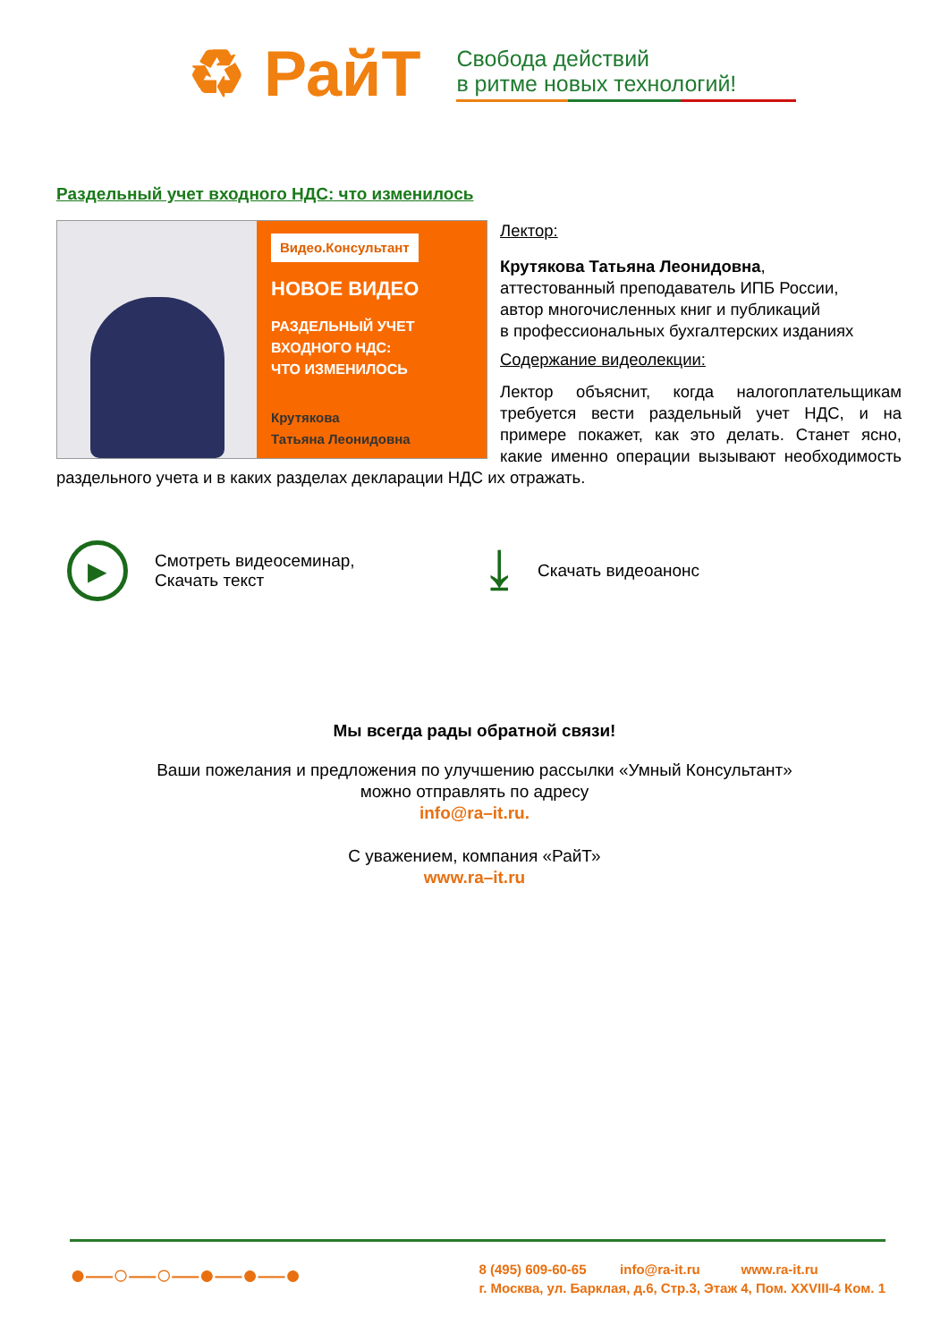♻ РайТ
Свобода действий
в ритме новых технологий!
Раздельный учет входного НДС: что изменилось
Видео.Консультант
НОВОЕ ВИДЕО
РАЗДЕЛЬНЫЙ УЧЕТ
ВХОДНОГО НДС:
ЧТО ИЗМЕНИЛОСЬ
Крутякова
Татьяна Леонидовна
Лектор:
Крутякова Татьяна Леонидовна,
аттестованный преподаватель ИПБ России,
автор многочисленных книг и публикаций
в профессиональных бухгалтерских изданиях
Содержание видеолекции:
Лектор объяснит, когда налогоплательщикам требуется вести раздельный учет НДС, и на примере покажет, как это делать. Станет ясно, какие именно операции вызывают необходимость раздельного учета и в каких разделах декларации НДС их отражать.
▶
Смотреть видеосеминар,
Скачать текст
⤓
Скачать видеоанонс
Мы всегда рады обратной связи!
Ваши пожелания и предложения по улучшению рассылки «Умный Консультант»
можно отправлять по адресу
info@ra–it.ru.
С уважением, компания «РайТ»
www.ra–it.ru
●—○—○—●—●—●
8 (495) 609-60-65 info@ra-it.ru www.ra-it.ru
г. Москва, ул. Барклая, д.6, Стр.3, Этаж 4, Пом. XXVIII-4 Ком. 1